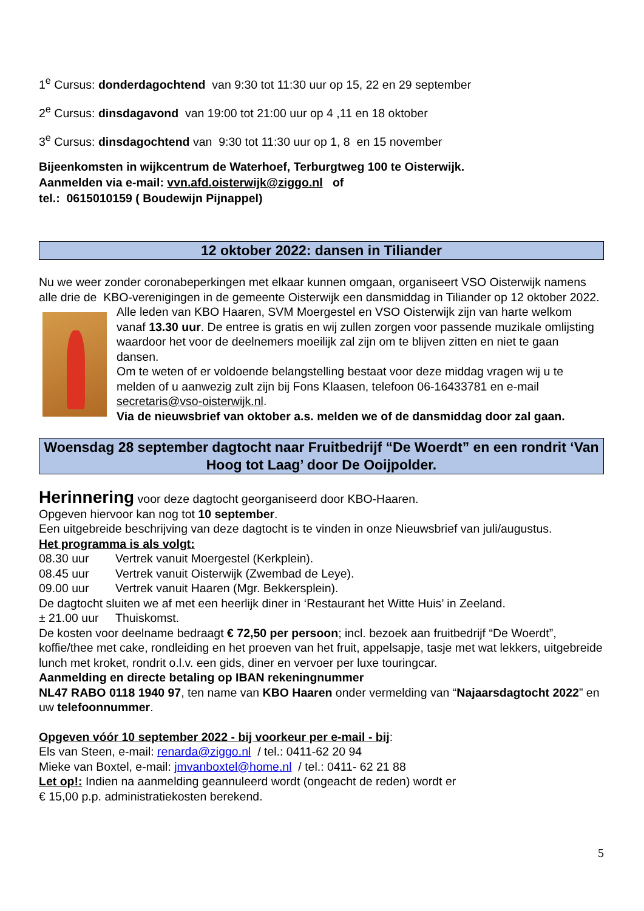1<sup>e</sup> Cursus: donderdagochtend van 9:30 tot 11:30 uur op 15, 22 en 29 september
2<sup>e</sup> Cursus: dinsdagavond van 19:00 tot 21:00 uur op 4 ,11 en 18 oktober
3<sup>e</sup> Cursus: dinsdagochtend van 9:30 tot 11:30 uur op 1, 8 en 15 november
Bijeenkomsten in wijkcentrum de Waterhoef, Terburgtweg 100 te Oisterwijk.
Aanmelden via e-mail: vvn.afd.oisterwijk@ziggo.nl of
tel.: 0615010159 ( Boudewijn Pijnappel)
12 oktober 2022: dansen in Tiliander
Nu we weer zonder coronabeperkingen met elkaar kunnen omgaan, organiseert VSO Oisterwijk namens alle drie de KBO-verenigingen in de gemeente Oisterwijk een dansmiddag in Tiliander op 12 oktober 2022.
Alle leden van KBO Haaren, SVM Moergestel en VSO Oisterwijk zijn van harte welkom vanaf 13.30 uur. De entree is gratis en wij zullen zorgen voor passende muzikale omlijsting waardoor het voor de deelnemers moeilijk zal zijn om te blijven zitten en niet te gaan dansen.
Om te weten of er voldoende belangstelling bestaat voor deze middag vragen wij u te melden of u aanwezig zult zijn bij Fons Klaasen, telefoon 06-16433781 en e-mail secretaris@vso-oisterwijk.nl.
Via de nieuwsbrief van oktober a.s. melden we of de dansmiddag door zal gaan.
Woensdag 28 september dagtocht naar Fruitbedrijf “De Woerdt” en een rondrit ‘Van Hoog tot Laag’ door De Ooijpolder.
Herinnering voor deze dagtocht georganiseerd door KBO-Haaren.
Opgeven hiervoor kan nog tot 10 september.
Een uitgebreide beschrijving van deze dagtocht is te vinden in onze Nieuwsbrief van juli/augustus.
Het programma is als volgt:
08.30 uur Vertrek vanuit Moergestel (Kerkplein).
08.45 uur Vertrek vanuit Oisterwijk (Zwembad de Leye).
09.00 uur Vertrek vanuit Haaren (Mgr. Bekkersplein).
De dagtocht sluiten we af met een heerlijk diner in ‘Restaurant het Witte Huis’ in Zeeland.
± 21.00 uur Thuiskomst.
De kosten voor deelname bedraagt € 72,50 per persoon; incl. bezoek aan fruitbedrijf “De Woerdt”, koffie/thee met cake, rondleiding en het proeven van het fruit, appelsapje, tasje met wat lekkers, uitgebreide lunch met kroket, rondrit o.l.v. een gids, diner en vervoer per luxe touringcar.
Aanmelding en directe betaling op IBAN rekeningnummer
NL47 RABO 0118 1940 97, ten name van KBO Haaren onder vermelding van “Najaarsdagtocht 2022” en uw telefoonnummer.
Opgeven vóór 10 september 2022 - bij voorkeur per e-mail - bij:
Els van Steen, e-mail: renarda@ziggo.nl / tel.: 0411-62 20 94
Mieke van Boxtel, e-mail: jmvanboxtel@home.nl / tel.: 0411- 62 21 88
Let op!: Indien na aanmelding geannuleerd wordt (ongeacht de reden) wordt er
€ 15,00 p.p. administratiekosten berekend.
5